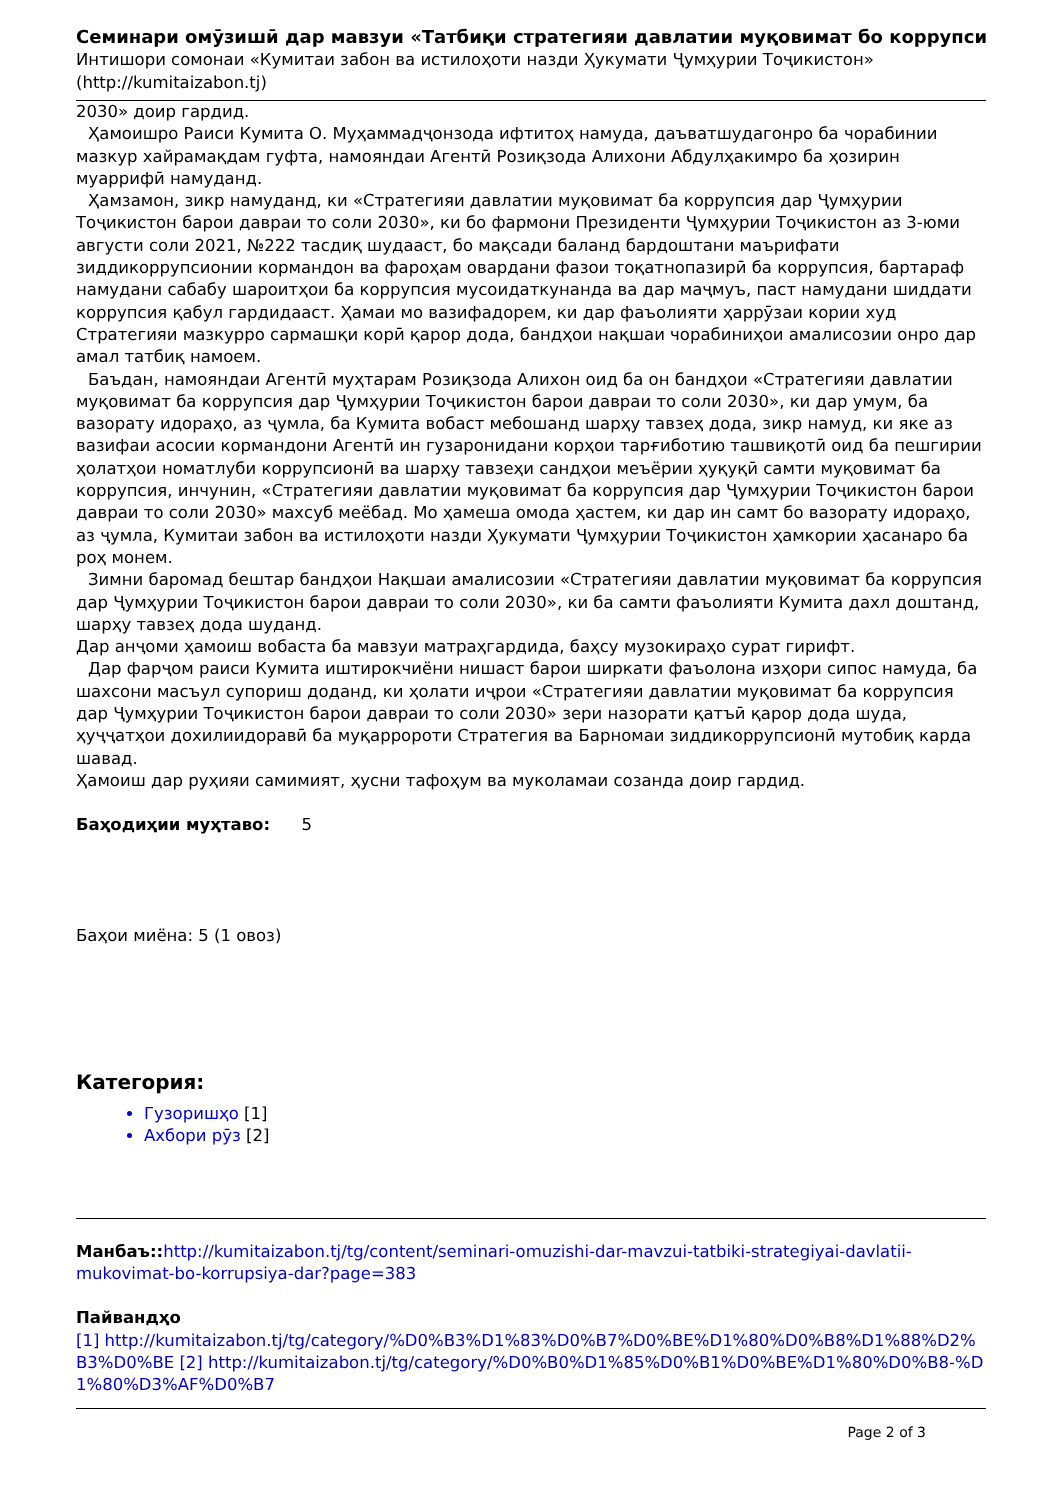Семинари омӯзишӣ дар мавзуи «Татбиқи стратегияи давлатии муқовимат бо коррупси
Интишори сомонаи «Кумитаи забон ва истилоҳоти назди Ҳукумати Ҷумҳурии Тоҷикистон»
(http://kumitaizabon.tj)
2030» доир гардид.
Ҳамоишро Раиси Кумита О. Муҳаммадҷонзода ифтитоҳ намуда, даъватшудагонро ба чорабинии мазкур хайрамақдам гуфта, намояндаи Агентӣ Розиқзода Алихони Абдулҳакимро ба ҳозирин муаррифӣ намуданд.
Ҳамзамон, зикр намуданд, ки «Стратегияи давлатии муқовимат ба коррупсия дар Ҷумҳурии Тоҷикистон барои давраи то соли 2030», ки бо фармони Президенти Ҷумҳурии Тоҷикистон аз 3-юми августи соли 2021, №222 тасдиқ шудааст, бо мақсади баланд бардоштани маърифати зиддикоррупсионии кормандон ва фароҳам овардани фазои тоқатнопазирӣ ба коррупсия, бартараф намудани сабабу шароитҳои ба коррупсия мусоидаткунанда ва дар маҷмуъ, паст намудани шиддати коррупсия қабул гардидааст. Ҳамаи мо вазифадорем, ки дар фаъолияти ҳаррӯзаи кории худ Стратегияи мазкурро сармашқи корӣ қарор дода, бандҳои нақшаи чорабиниҳои амалисозии онро дар амал татбиқ намоем.
Баъдан, намояндаи Агентӣ муҳтарам Розиқзода Алихон оид ба он бандҳои «Стратегияи давлатии муқовимат ба коррупсия дар Ҷумҳурии Тоҷикистон барои давраи то соли 2030», ки дар умум, ба вазорату идораҳо, аз ҷумла, ба Кумита вобаст мебошанд шарҳу тавзеҳ дода, зикр намуд, ки яке аз вазифаи асосии кормандони Агентӣ ин гузаронидани корҳои тарғиботию ташвиқотӣ оид ба пешгирии ҳолатҳои номатлуби коррупсионӣ ва шарҳу тавзеҳи сандҳои меъёрии ҳуқуқӣ самти муқовимат ба коррупсия, инчунин, «Стратегияи давлатии муқовимат ба коррупсия дар Ҷумҳурии Тоҷикистон барои давраи то соли 2030» махсуб меёбад. Мо ҳамеша омода ҳастем, ки дар ин самт бо вазорату идораҳо, аз ҷумла, Кумитаи забон ва истилоҳоти назди Ҳукумати Ҷумҳурии Тоҷикистон ҳамкории ҳасанаро ба роҳ монем.
Зимни баромад бештар бандҳои Нақшаи амалисозии «Стратегияи давлатии муқовимат ба коррупсия дар Ҷумҳурии Тоҷикистон барои давраи то соли 2030», ки ба самти фаъолияти Кумита дахл доштанд, шарҳу тавзеҳ дода шуданд.
Дар анҷоми ҳамоиш вобаста ба мавзуи матраҳгардида, баҳсу музокираҳо сурат гирифт.
Дар фарҷом раиси Кумита иштирокчиёни нишаст барои ширкати фаъолона изҳори сипос намуда, ба шахсони масъул супориш доданд, ки ҳолати иҷрои «Стратегияи давлатии муқовимат ба коррупсия дар Ҷумҳурии Тоҷикистон барои давраи то соли 2030» зери назорати қатъӣ қарор дода шуда, ҳуҷҷатҳои дохилиидоравӣ ба муқарророти Стратегия ва Барномаи зиддикоррупсионӣ мутобиқ карда шавад.
Ҳамоиш дар руҳияи самимият, ҳусни тафоҳум ва муколамаи созанда доир гардид.
Баҳодиҳии муҳтаво: 5
Баҳои миёна: 5 (1 овоз)
Категория:
Гузоришҳо [1]
Ахбори рӯз [2]
Манбаъ:: http://kumitaizabon.tj/tg/content/seminari-omuzishi-dar-mavzui-tatbiki-strategiyai-davlatii-mukovimat-bo-korrupsiya-dar?page=383
Пайвандҳо
[1] http://kumitaizabon.tj/tg/category/%D0%B3%D1%83%D0%B7%D0%BE%D1%80%D0%B8%D1%88%D2%B3%D0%BE [2] http://kumitaizabon.tj/tg/category/%D0%B0%D1%85%D0%B1%D0%BE%D1%80%D0%B8-%D1%80%D3%AF%D0%B7
Page 2 of 3